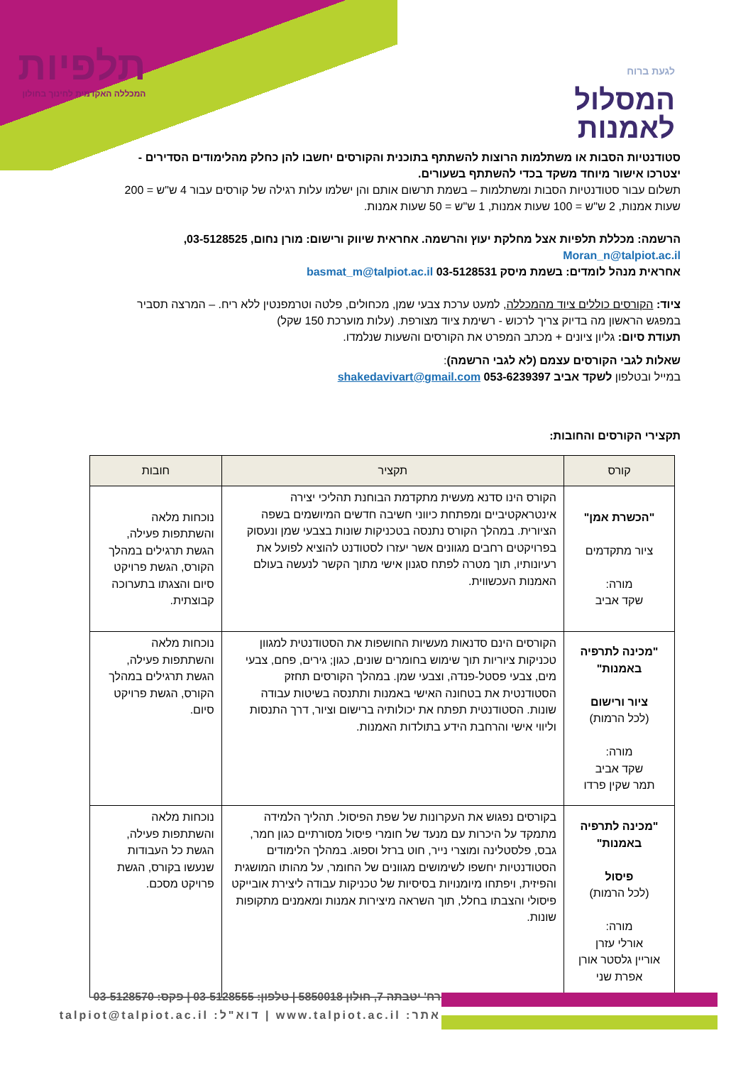תלפיות
המכללה האקדמית לחינוך בחולון
לגעת ברוח
המסלול
לאמנות
סטודנטיות הסבות או משתלמות הרוצות להשתתף בתוכנית והקורסים יחשבו להן כחלק מהלימודים הסדירים - יצטרכו אישור מיוחד משקד בכדי להשתתף בשעורים.
תשלום עבור סטודנטיות הסבות ומשתלמות – בשמת תרשום אותם והן ישלמו עלות רגילה של קורסים עבור 4 ש"ש = 200 שעות אמנות, 2 ש"ש = 100 שעות אמנות, 1 ש"ש = 50 שעות אמנות.
הרשמה: מכללת תלפיות אצל מחלקת יעוץ והרשמה. אחראית שיווק ורישום: מורן נחום, 03-5128525, Moran_n@talpiot.ac.il
אחראית מנהל לומדים: בשמת מיסק 03-5128531 basmat_m@talpiot.ac.il
ציוד: הקורסים כוללים ציוד מהמכללה, למעט ערכת צבעי שמן, מכחולים, פלטה וטרמפנטין ללא ריח. – המרצה תסביר במפגש הראשון מה בדיוק צריך לרכוש - רשימת ציוד מצורפת. (עלות מוערכת 150 שקל)
תעודת סיום: גליון ציונים + מכתב המפרט את הקורסים והשעות שנלמדו.
שאלות לגבי הקורסים עצמם (לא לגבי הרשמה):
במייל ובטלפון לשקד אביב 053-6239397 shakedavivart@gmail.com
תקצירי הקורסים והחובות:
| קורס | תקציר | חובות |
| --- | --- | --- |
| "הכשרת אמן" ציור מתקדמים מורה: שקד אביב | הקורס הינו סדנא מעשית מתקדמת הבוחנת תהליכי יצירה אינטראקטיביים ומפתחת כיווני חשיבה חדשים המיושמים בשפה הציורית. במהלך הקורס נתנסה בטכניקות שונות בצבעי שמן ונעסוק בפרויקטים רחבים מגוונים אשר יעזרו לסטודנט להוציא לפועל את רעיונותיו, תוך מטרה לפתח סגנון אישי מתוך הקשר לנעשה בעולם האמנות העכשווית. | נוכחות מלאה והשתתפות פעילה, הגשת תרגילים במהלך הקורס, הגשת פרויקט סיום והצגתו בתערוכה קבוצתית. |
| "מכינה לתרפיה באמנות" ציור ורישום (לכל הרמות) מורה: שקד אביב תמר שקין פרדו | הקורסים הינם סדנאות מעשיות החושפות את הסטודנטית למגוון טכניקות ציוריות תוך שימוש בחומרים שונים, כגון; גירים, פחם, צבעי מים, צבעי פסטל-פנדה, וצבעי שמן. במהלך הקורסים תחזק הסטודנטית את בטחונה האישי באמנות ותתנסה בשיטות עבודה שונות. הסטודנטית תפתח את יכולותיה ברישום וציור, דרך התנסות וליווי אישי והרחבת הידע בתולדות האמנות. | נוכחות מלאה והשתתפות פעילה, הגשת תרגילים במהלך הקורס, הגשת פרויקט סיום. |
| "מכינה לתרפיה באמנות" פיסול (לכל הרמות) מורה: אורלי עזרן אוריין גלסטר אורן אפרת שני | בקורסים נפגוש את העקרונות של שפת הפיסול. תהליך הלמידה מתמקד על היכרות עם מנעד של חומרי פיסול מסורתיים כגון חמר, גבס, פלסטלינה ומוצרי נייר, חוט ברזל וספוג. במהלך הלימודים הסטודנטיות יחשפו לשימושים מגוונים של החומר, על מהותו המושגית והפיזית, ויפתחו מיומנויות בסיסיות של טכניקות עבודה ליצירת אובייקט פיסולי והצבתו בחלל, תוך השראה מיצירות אמנות ומאמנים מתקופות שונות. | נוכחות מלאה והשתתפות פעילה, הגשת כל העבודות שנעשו בקורס, הגשת פרויקט מסכם. |
רח' יטבתה 7, חולון 5850018 | טלפון: 03-5128555 | פקס: 03-5128570
אתר: www.talpiot.ac.il | דוא"ל: talpiot@talpiot.ac.il